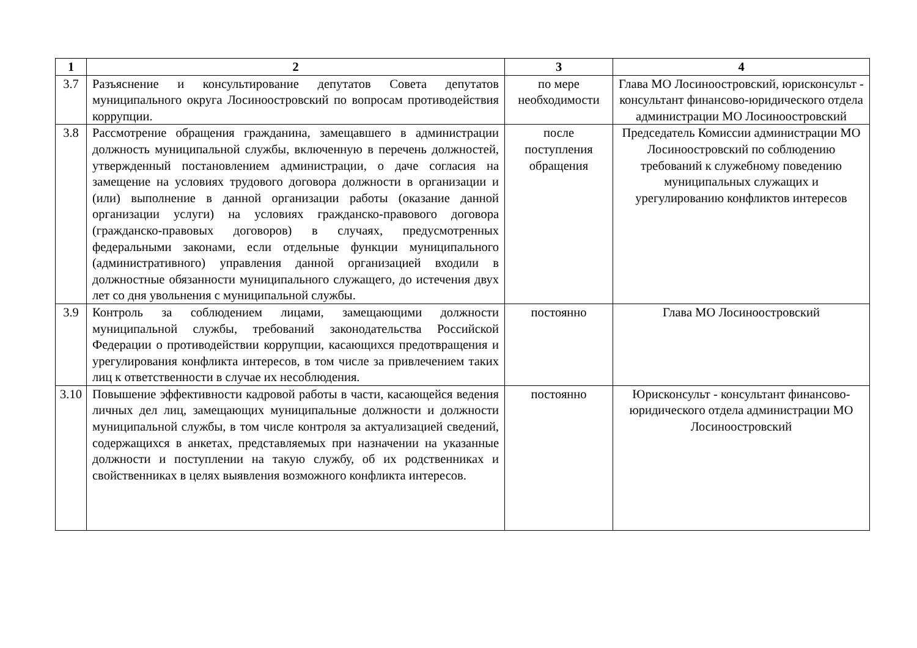| 1 | 2 | 3 | 4 |
| --- | --- | --- | --- |
| 3.7 | Разъяснение и консультирование депутатов Совета депутатов муниципального округа Лосиноостровский по вопросам противодействия коррупции. | по мере необходимости | Глава МО Лосиноостровский, юрисконсульт - консультант финансово-юридического отдела администрации МО Лосиноостровский |
| 3.8 | Рассмотрение обращения гражданина, замещавшего в администрации должность муниципальной службы, включенную в перечень должностей, утвержденный постановлением администрации, о даче согласия на замещение на условиях трудового договора должности в организации и (или) выполнение в данной организации работы (оказание данной организации услуги) на условиях гражданско-правового договора (гражданско-правовых договоров) в случаях, предусмотренных федеральными законами, если отдельные функции муниципального (административного) управления данной организацией входили в должностные обязанности муниципального служащего, до истечения двух лет со дня увольнения с муниципальной службы. | после поступления обращения | Председатель Комиссии администрации МО Лосиноостровский по соблюдению требований к служебному поведению муниципальных служащих и урегулированию конфликтов интересов |
| 3.9 | Контроль за соблюдением лицами, замещающими должности муниципальной службы, требований законодательства Российской Федерации о противодействии коррупции, касающихся предотвращения и урегулирования конфликта интересов, в том числе за привлечением таких лиц к ответственности в случае их несоблюдения. | постоянно | Глава МО Лосиноостровский |
| 3.10 | Повышение эффективности кадровой работы в части, касающейся ведения личных дел лиц, замещающих муниципальные должности и должности муниципальной службы, в том числе контроля за актуализацией сведений, содержащихся в анкетах, представляемых при назначении на указанные должности и поступлении на такую службу, об их родственниках и свойственниках в целях выявления возможного конфликта интересов. | постоянно | Юрисконсульт - консультант финансово-юридического отдела администрации МО Лосиноостровский |